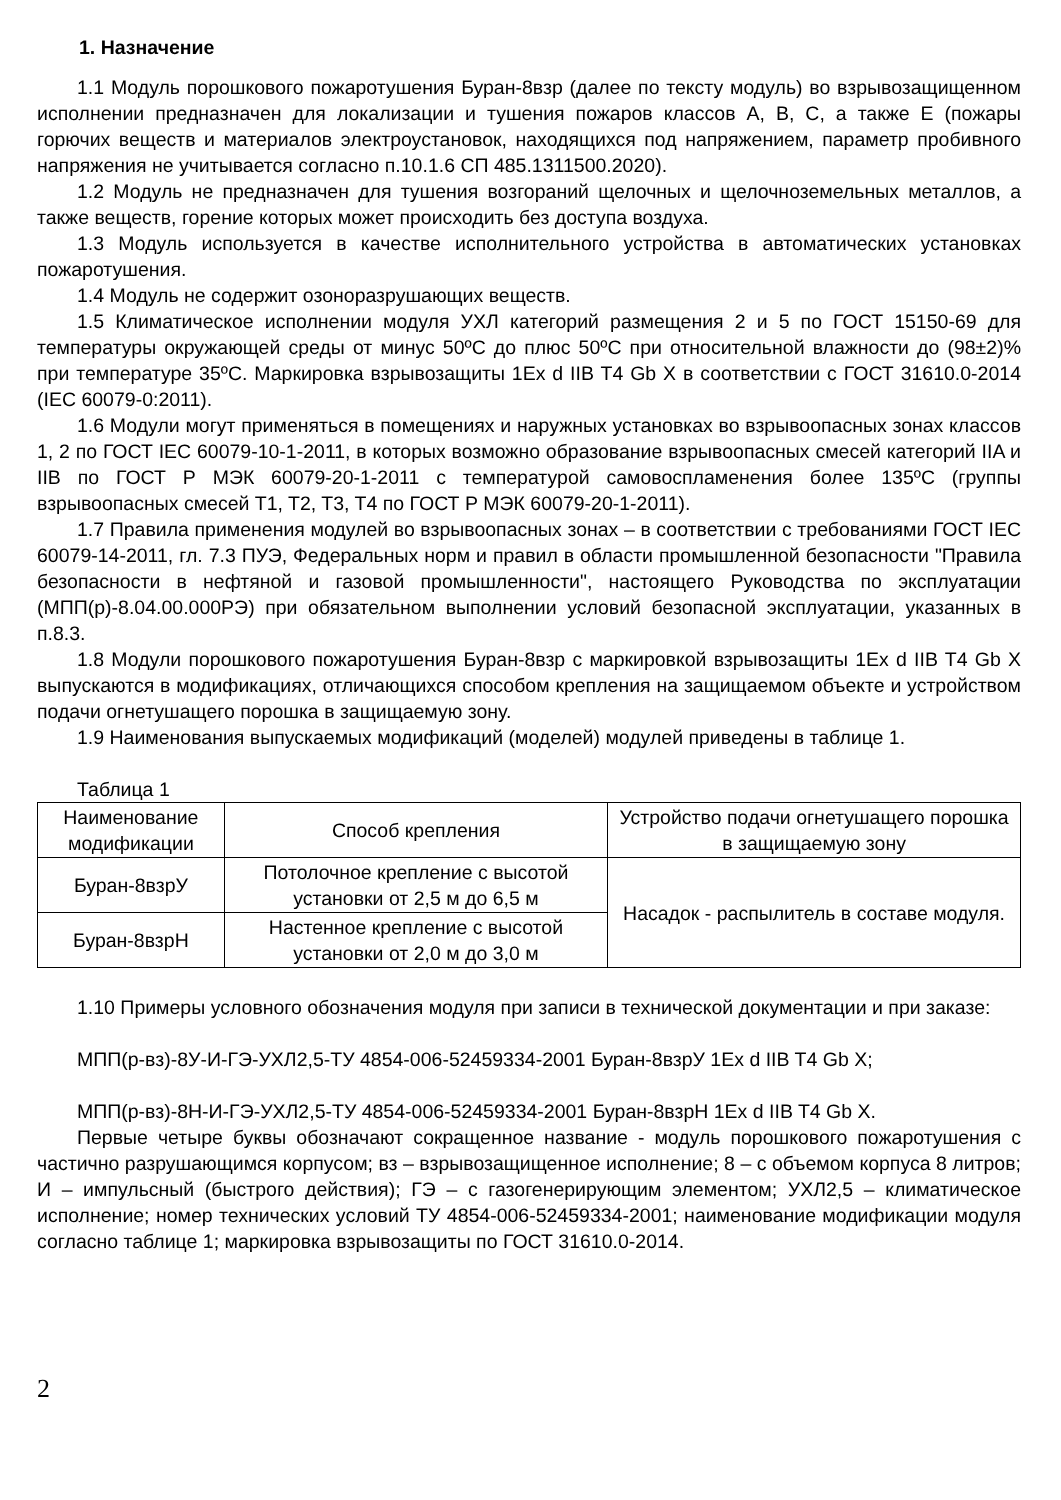1. Назначение
1.1 Модуль порошкового пожаротушения Буран-8взр (далее по тексту модуль) во взрывозащищенном исполнении предназначен для локализации и тушения пожаров классов A, B, C, а также E (пожары горючих веществ и материалов электроустановок, находящихся под напряжением, параметр пробивного напряжения не учитывается согласно п.10.1.6 СП 485.1311500.2020).
1.2 Модуль не предназначен для тушения возгораний щелочных и щелочноземельных металлов, а также веществ, горение которых может происходить без доступа воздуха.
1.3 Модуль используется в качестве исполнительного устройства в автоматических установках пожаротушения.
1.4 Модуль не содержит озоноразрушающих веществ.
1.5 Климатическое исполнении модуля УХЛ категорий размещения 2 и 5 по ГОСТ 15150-69 для температуры окружающей среды от минус 50ºС до плюс 50ºС при относительной влажности до (98±2)% при температуре 35ºС. Маркировка взрывозащиты 1Ex d IIB T4 Gb X в соответствии с ГОСТ 31610.0-2014 (IEC 60079-0:2011).
1.6 Модули могут применяться в помещениях и наружных установках во взрывоопасных зонах классов 1, 2 по ГОСТ IEC 60079-10-1-2011, в которых возможно образование взрывоопасных смесей категорий IIA и IIB по ГОСТ Р МЭК 60079-20-1-2011 с температурой самовоспламенения более 135ºС (группы взрывоопасных смесей T1, T2, T3, T4 по ГОСТ Р МЭК 60079-20-1-2011).
1.7 Правила применения модулей во взрывоопасных зонах – в соответствии с требованиями ГОСТ IEC 60079-14-2011, гл. 7.3 ПУЭ, Федеральных норм и правил в области промышленной безопасности "Правила безопасности в нефтяной и газовой промышленности", настоящего Руководства по эксплуатации (МПП(р)-8.04.00.000РЭ) при обязательном выполнении условий безопасной эксплуатации, указанных в п.8.3.
1.8 Модули порошкового пожаротушения Буран-8взр с маркировкой взрывозащиты 1Ex d IIB T4 Gb X выпускаются в модификациях, отличающихся способом крепления на защищаемом объекте и устройством подачи огнетушащего порошка в защищаемую зону.
1.9 Наименования выпускаемых модификаций (моделей) модулей приведены в таблице 1.
Таблица 1
| Наименование модификации | Способ крепления | Устройство подачи огнетушащего порошка в защищаемую зону |
| Буран-8взрУ | Потолочное крепление с высотой установки от 2,5 м до 6,5 м | Насадок - распылитель в составе модуля. |
| Буран-8взрН | Настенное крепление с высотой установки от 2,0 м до 3,0 м | |
1.10 Примеры условного обозначения модуля при записи в технической документации и при заказе:
МПП(р-вз)-8У-И-ГЭ-УХЛ2,5-ТУ 4854-006-52459334-2001 Буран-8взрУ 1Ex d IIB T4 Gb X;
МПП(р-вз)-8Н-И-ГЭ-УХЛ2,5-ТУ 4854-006-52459334-2001 Буран-8взрН 1Ex d IIB T4 Gb X.
Первые четыре буквы обозначают сокращенное название - модуль порошкового пожаротушения с частично разрушающимся корпусом; вз – взрывозащищенное исполнение; 8 – с объемом корпуса 8 литров; И – импульсный (быстрого действия); ГЭ – с газогенерирующим элементом; УХЛ2,5 – климатическое исполнение; номер технических условий ТУ 4854-006-52459334-2001; наименование модификации модуля согласно таблице 1; маркировка взрывозащиты по ГОСТ 31610.0-2014.
2